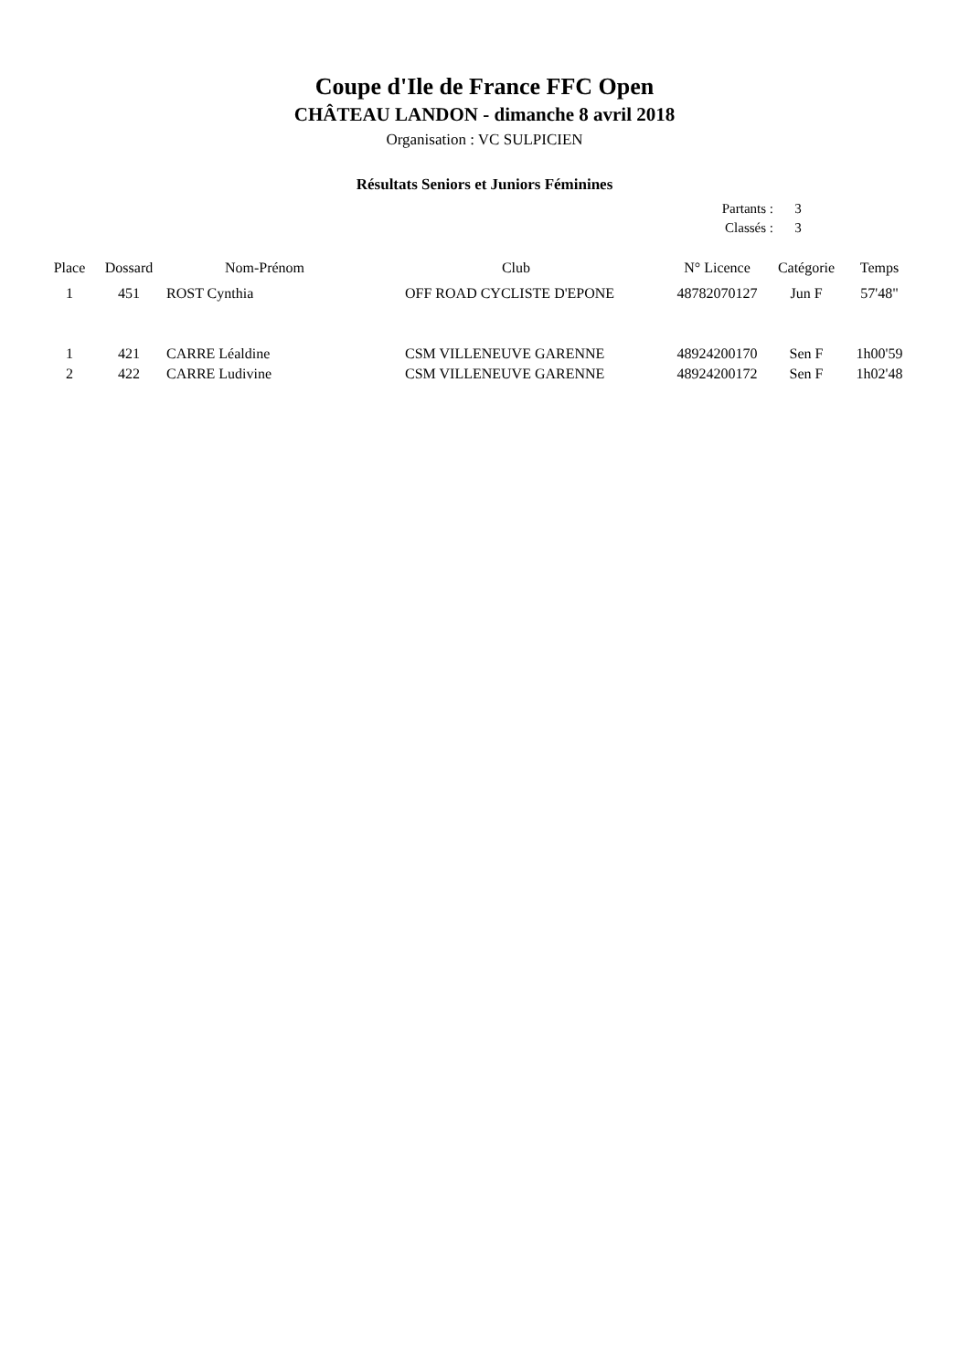Coupe d'Ile de France FFC Open
CHÂTEAU LANDON - dimanche 8 avril 2018
Organisation : VC SULPICIEN
Résultats Seniors et Juniors Féminines
| Partants : | 3 |
| Classés : | 3 |
| Place | Dossard | Nom-Prénom | Club | N° Licence | Catégorie | Temps |
| --- | --- | --- | --- | --- | --- | --- |
| 1 | 451 | ROST Cynthia | OFF ROAD CYCLISTE D'EPONE | 48782070127 | Jun F | 57'48" |
| 1 | 421 | CARRE Léaldine | CSM VILLENEUVE GARENNE | 48924200170 | Sen F | 1h00'59 |
| 2 | 422 | CARRE Ludivine | CSM VILLENEUVE GARENNE | 48924200172 | Sen F | 1h02'48 |